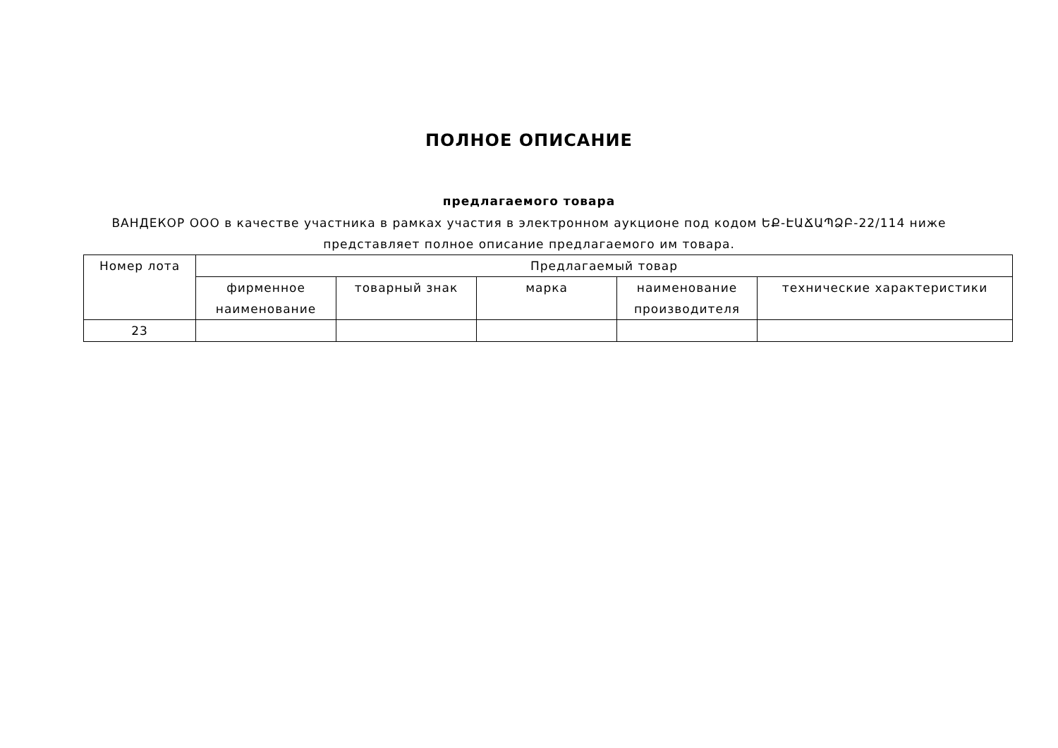ПОЛНОЕ ОПИСАНИЕ
предлагаемого товара
ВАНДЕКОР ООО в качестве участника в рамках участия в электронном аукционе под кодом ԵՔ-ԷԱՃԱՊՁԲ-22/114 ниже представляет полное описание предлагаемого им товара.
| Номер лота | Предлагаемый товар | | | | |
| --- | --- | --- | --- | --- | --- |
| | фирменное наименование | товарный знак | марка | наименование производителя | технические характеристики |
| 23 | | | | | |